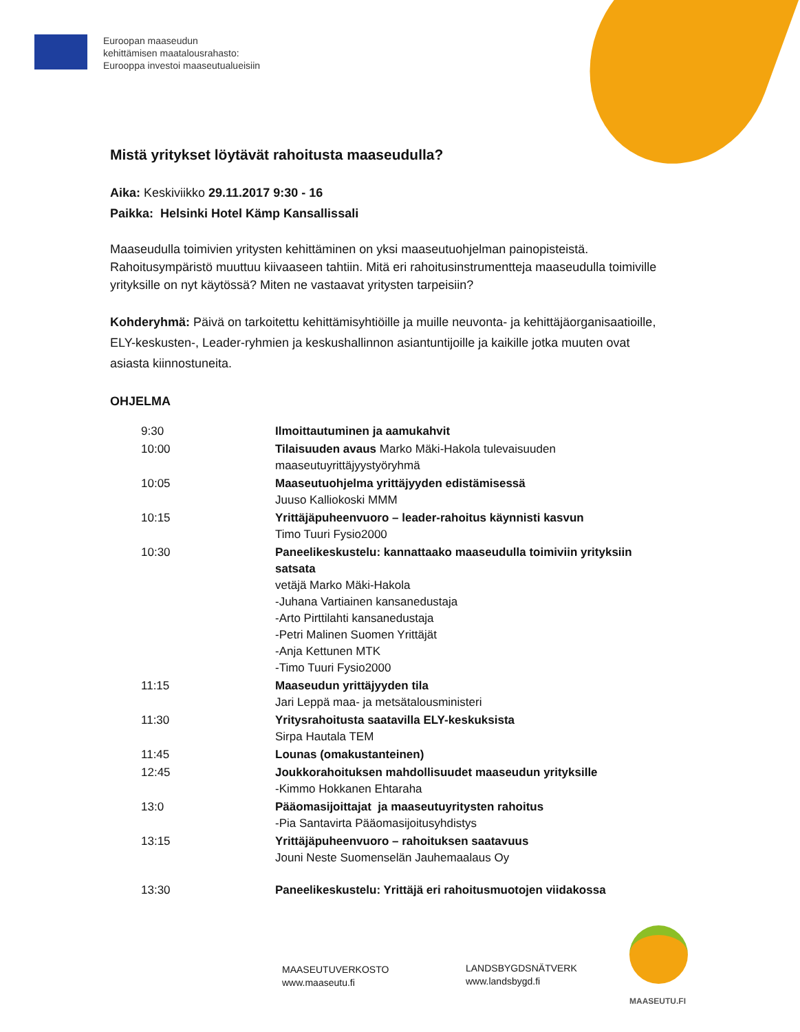Euroopan maaseudun
kehittämisen maatalousrahasto:
Eurooppa investoi maaseutualueisiin
Mistä yritykset löytävät rahoitusta maaseudulla?
Aika: Keskiviikko 29.11.2017 9:30 - 16
Paikka: Helsinki Hotel Kämp Kansallissali
Maaseudulla toimivien yritysten kehittäminen on yksi maaseutuohjelman painopisteistä. Rahoitusympäristö muuttuu kiivaaseen tahtiin. Mitä eri rahoitusinstrumentteja maaseudulla toimiville yrityksille on nyt käytössä? Miten ne vastaavat yritysten tarpeisiin?
Kohderyhmä: Päivä on tarkoitettu kehittämisyhtiöille ja muille neuvonta- ja kehittäjäorganisaatioille, ELY-keskusten-, Leader-ryhmien ja keskushallinnon asiantuntijoille ja kaikille jotka muuten ovat asiasta kiinnostuneita.
OHJELMA
| 9:30 | Ilmoittautuminen ja aamukahvit |
| 10:00 | Tilaisuuden avaus Marko Mäki-Hakola tulevaisuuden maaseutuyrittäjyystyöryhmä |
| 10:05 | Maaseutuohjelma yrittäjyyden edistämisessä Juuso Kalliokoski MMM |
| 10:15 | Yrittäjäpuheenvuoro – leader-rahoitus käynnisti kasvun Timo Tuuri Fysio2000 |
| 10:30 | Paneelikeskustelu: kannattaako maaseudulla toimiviin yrityksiin satsata vetäjä Marko Mäki-Hakola -Juhana Vartiainen kansanedustaja -Arto Pirttilahti kansanedustaja -Petri Malinen Suomen Yrittäjät -Anja Kettunen MTK -Timo Tuuri Fysio2000 |
| 11:15 | Maaseudun yrittäjyyden tila Jari Leppä maa- ja metsätalousministeri |
| 11:30 | Yritysrahoitusta saatavilla ELY-keskuksista Sirpa Hautala TEM |
| 11:45 | Lounas (omakustanteinen) |
| 12:45 | Joukkorahoituksen mahdollisuudet maaseudun yrityksille -Kimmo Hokkanen Ehtaraha |
| 13:0 | Pääomasijoittajat ja maaseutuyritysten rahoitus -Pia Santavirta Pääomasijoitusyhdistys |
| 13:15 | Yrittäjäpuheenvuoro – rahoituksen saatavuus Jouni Neste Suomenselän Jauhemaalaus Oy |
| 13:30 | Paneelikeskustelu: Yrittäjä eri rahoitusmuotojen viidakossa |
MAASEUTUVERKOSTO
www.maaseutu.fi
LANDSBYGDSNÄTVERK
www.landsbygd.fi
MAASEUTU.FI